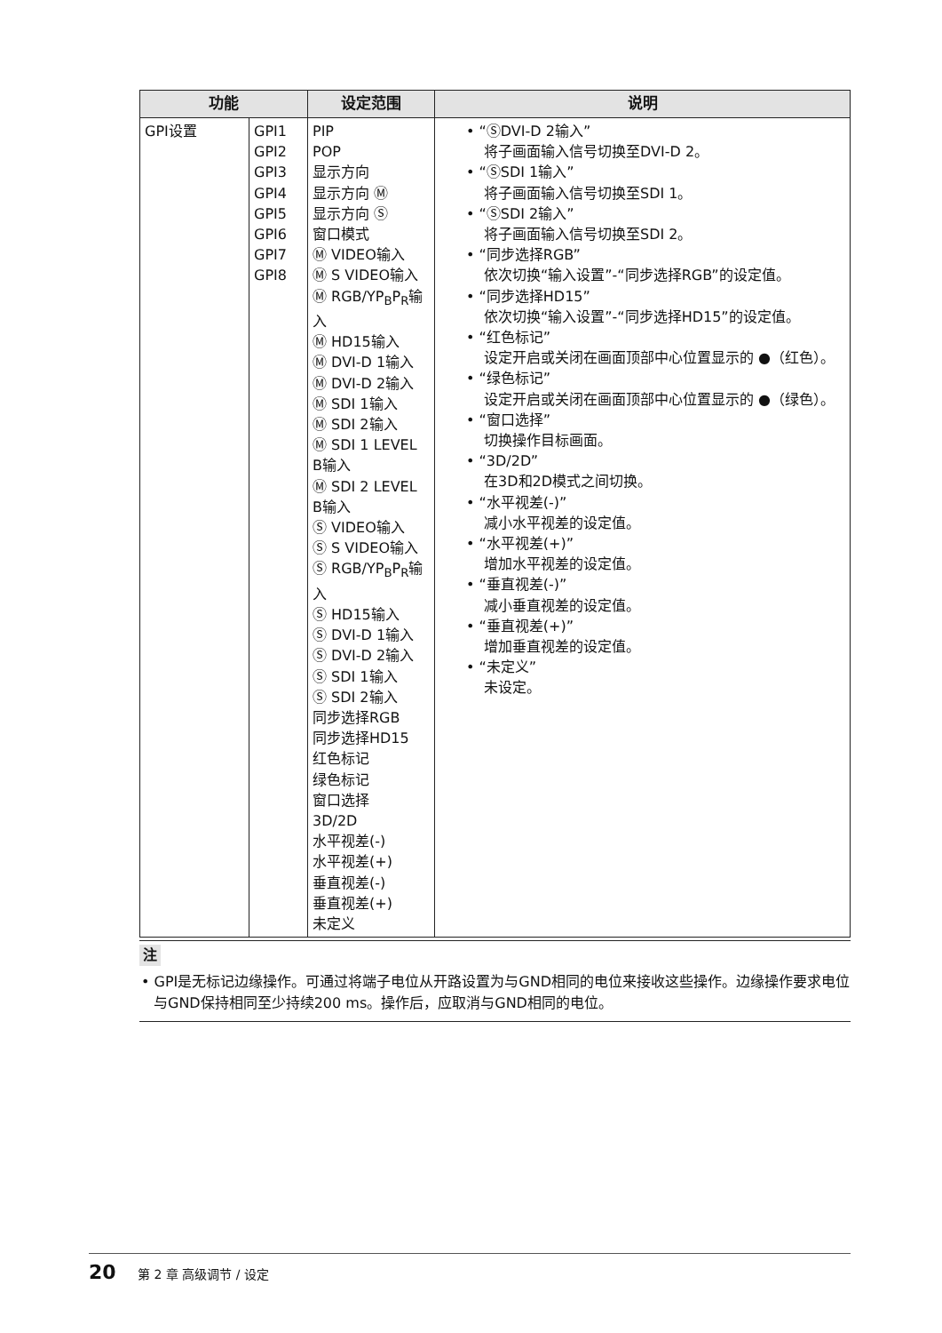| 功能 | | 设定范围 | 说明 |
| --- | --- | --- | --- |
| GPI设置 | GPI1 GPI2 GPI3 GPI4 GPI5 GPI6 GPI7 GPI8 | PIP POP 显示方向 显示方向 Ⓜ 显示方向 Ⓢ 窗口模式 Ⓜ VIDEO输入 Ⓜ S VIDEO输入 Ⓜ RGB/YP<sub>B</sub>P<sub>R</sub>输入 Ⓜ HD15输入 Ⓜ DVI-D 1输入 Ⓜ DVI-D 2输入 Ⓜ SDI 1输入 Ⓜ SDI 2输入 Ⓜ SDI 1 LEVEL B输入 Ⓜ SDI 2 LEVEL B输入 Ⓢ VIDEO输入 Ⓢ S VIDEO输入 Ⓢ RGB/YP<sub>B</sub>P<sub>R</sub>输入 Ⓢ HD15输入 Ⓢ DVI-D 1输入 Ⓢ DVI-D 2输入 Ⓢ SDI 1输入 Ⓢ SDI 2输入 同步选择RGB 同步选择HD15 红色标记 绿色标记 窗口选择 3D/2D 水平视差(-) 水平视差(+) 垂直视差(-) 垂直视差(+) 未定义 | • “ⓈDVI-D 2输入” 将子画面输入信号切换至DVI-D 2。 • “ⓈSDI 1输入” 将子画面输入信号切换至SDI 1。 • “ⓈSDI 2输入” 将子画面输入信号切换至SDI 2。 • “同步选择RGB” 依次切换“输入设置”-“同步选择RGB”的设定值。 • “同步选择HD15” 依次切换“输入设置”-“同步选择HD15”的设定值。 • “红色标记” 设定开启或关闭在画面顶部中心位置显示的 ●（红色）。 • “绿色标记” 设定开启或关闭在画面顶部中心位置显示的 ●（绿色）。 • “窗口选择” 切换操作目标画面。 • “3D/2D” 在3D和2D模式之间切换。 • “水平视差(-)” 减小水平视差的设定值。 • “水平视差(+)” 增加水平视差的设定值。 • “垂直视差(-)” 减小垂直视差的设定值。 • “垂直视差(+)” 增加垂直视差的设定值。 • “未定义” 未设定。 |
注
• GPI是无标记边缘操作。可通过将端子电位从开路设置为与GND相同的电位来接收这些操作。边缘操作要求电位与GND保持相同至少持续200 ms。操作后，应取消与GND相同的电位。
20 第 2 章 高级调节 / 设定